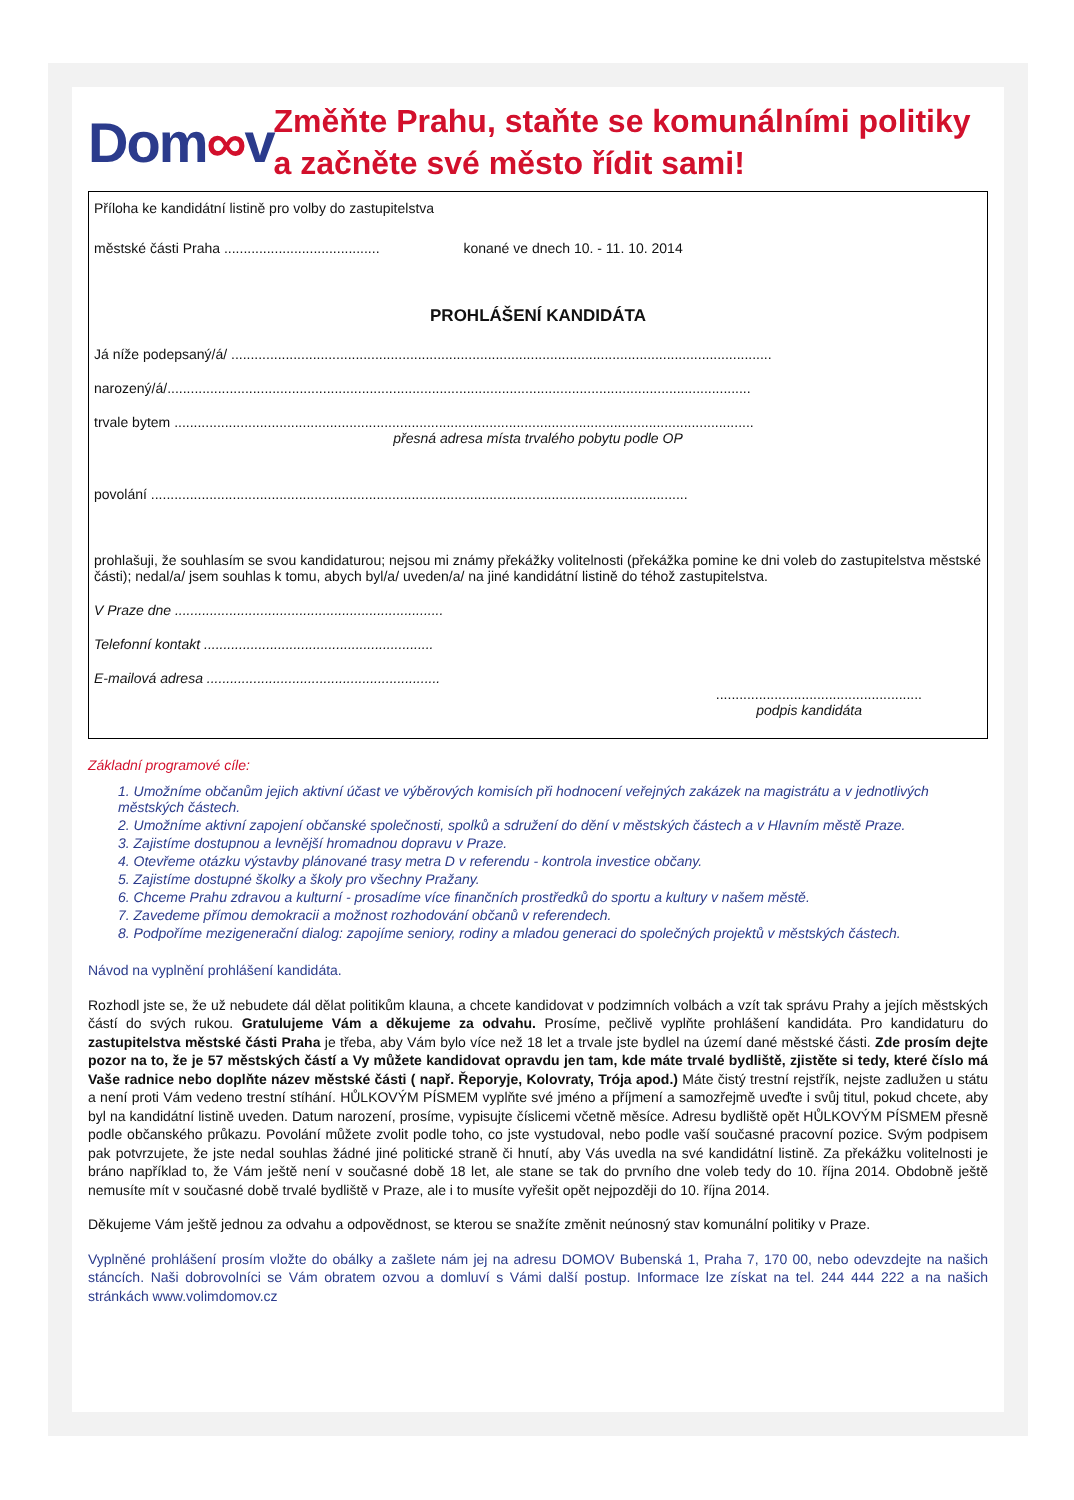Dom∞v
Změňte Prahu, staňte se komunálními politiky a začněte své město řídit sami!
Příloha ke kandidátní listině pro volby do zastupitelstva
městské části Praha ........................................ konané ve dnech 10. - 11. 10. 2014
PROHLÁŠENÍ KANDIDÁTA
Já níže podepsaný/á/ ...........................................................................................................................................
narozený/á/......................................................................................................................................................
trvale bytem .....................................................................................................................................................
přesná adresa místa trvalého pobytu podle OP
povolání ..........................................................................................................................................
prohlašuji, že souhlasím se svou kandidaturou; nejsou mi známy překážky volitelnosti (překážka pomine ke dni voleb do zastupitelstva městské části); nedal/a/ jsem souhlas k tomu, abych byl/a/ uveden/a/ na jiné kandidátní listině do téhož zastupitelstva.
V Praze dne .....................................................................
Telefonní kontakt ...........................................................
E-mailová adresa ............................................................
.....................................................
podpis kandidáta
Základní programové cíle:
1. Umožníme občanům jejich aktivní účast ve výběrových komisích při hodnocení veřejných zakázek na magistrátu a v jednotlivých městských částech.
2. Umožníme aktivní zapojení občanské společnosti, spolků a sdružení do dění v městských částech a v Hlavním městě Praze.
3. Zajistíme dostupnou a levnější hromadnou dopravu v Praze.
4. Otevřeme otázku výstavby plánované trasy metra D v referendu - kontrola investice občany.
5. Zajistíme dostupné školky a školy pro všechny Pražany.
6. Chceme Prahu zdravou a kulturní - prosadíme více finančních prostředků do sportu a kultury v našem městě.
7. Zavedeme přímou demokracii a možnost rozhodování občanů v referendech.
8. Podpoříme mezigenerační dialog: zapojíme seniory, rodiny a mladou generaci do společných projektů v městských částech.
Návod na vyplnění prohlášení kandidáta.
Rozhodl jste se, že už nebudete dál dělat politikům klauna, a chcete kandidovat v podzimních volbách a vzít tak správu Prahy a jejích městských částí do svých rukou. Gratulujeme Vám a děkujeme za odvahu. Prosíme, pečlivě vyplňte prohlášení kandidáta. Pro kandidaturu do zastupitelstva městské části Praha je třeba, aby Vám bylo více než 18 let a trvale jste bydlel na území dané městské části. Zde prosím dejte pozor na to, že je 57 městských částí a Vy můžete kandidovat opravdu jen tam, kde máte trvalé bydliště, zjistěte si tedy, které číslo má Vaše radnice nebo doplňte název městské části ( např. Řeporyje, Kolovraty, Trója apod.) Máte čistý trestní rejstřík, nejste zadlužen u státu a není proti Vám vedeno trestní stíhání. HŮLKOVÝM PÍSMEM vyplňte své jméno a příjmení a samozřejmě uveďte i svůj titul, pokud chcete, aby byl na kandidátní listině uveden. Datum narození, prosíme, vypisujte číslicemi včetně měsíce. Adresu bydliště opět HŮLKOVÝM PÍSMEM přesně podle občanského průkazu. Povolání můžete zvolit podle toho, co jste vystudoval, nebo podle vaší současné pracovní pozice. Svým podpisem pak potvrzujete, že jste nedal souhlas žádné jiné politické straně či hnutí, aby Vás uvedla na své kandidátní listině. Za překážku volitelnosti je bráno například to, že Vám ještě není v současné době 18 let, ale stane se tak do prvního dne voleb tedy do 10. října 2014. Obdobně ještě nemusíte mít v současné době trvalé bydliště v Praze, ale i to musíte vyřešit opět nejpozději do 10. října 2014.
Děkujeme Vám ještě jednou za odvahu a odpovědnost, se kterou se snažíte změnit neúnosný stav komunální politiky v Praze.
Vyplněné prohlášení prosím vložte do obálky a zašlete nám jej na adresu DOMOV Bubenská 1, Praha 7, 170 00, nebo odevzdejte na našich stáncích. Naši dobrovolníci se Vám obratem ozvou a domluví s Vámi další postup. Informace lze získat na tel. 244 444 222 a na našich stránkách www.volimdomov.cz